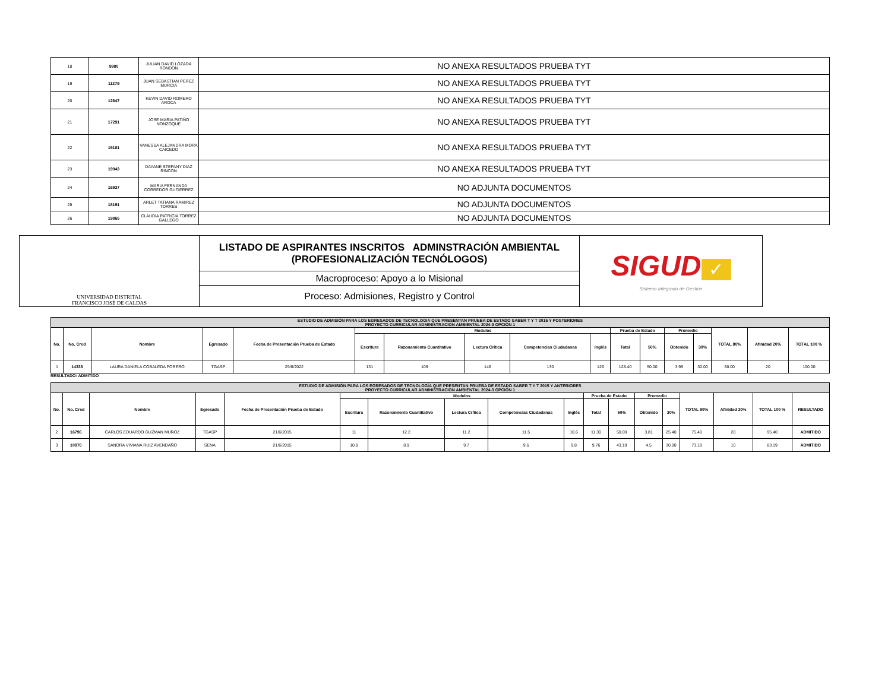| 18 | 9980 | JULIAN DAVID LOZADA RONDON | NO ANEXA RESULTADOS PRUEBA TYT |
| 19 | 11279 | JUAN SEBASTIAN PEREZ MURCIA | NO ANEXA RESULTADOS PRUEBA TYT |
| 20 | 12647 | KEVIN DAVID ROMERO AROCA | NO ANEXA RESULTADOS PRUEBA TYT |
| 21 | 17291 | JOSE MARIA PATIÑO NONZOQUE | NO ANEXA RESULTADOS PRUEBA TYT |
| 22 | 19181 | VANESSA ALEJANDRA MORA CAICEDO | NO ANEXA RESULTADOS PRUEBA TYT |
| 23 | 19943 | DAYANE STEFANY DIAZ RINCON | NO ANEXA RESULTADOS PRUEBA TYT |
| 24 | 16937 | MARIA FERNANDA CORREDOR GUTIERREZ | NO ADJUNTA DOCUMENTOS |
| 25 | 18191 | ARLET TATIANA RAMIREZ TORRES | NO ADJUNTA DOCUMENTOS |
| 26 | 19865 | CLAUDIA PATRICIA TORREZ GALLEGO | NO ADJUNTA DOCUMENTOS |
| UNIVERSIDAD DISTRITAL FRANCISCO JOSÉ DE CALDAS | LISTADO DE ASPIRANTES INSCRITOS ADMINSTRACIÓN AMBIENTAL (PROFESIONALIZACIÓN TECNÓLOGOS) | SIGUD ✓ Sistema Integrado de Gestión |
| | Macroproceso: Apoyo a lo Misional | |
| | Proceso: Admisiones, Registro y Control | |
| ESTUDIO DE ADMISIÓN PARA LOS EGRESADOS DE TECNOLOGIA QUE PRESENTAN PRUEBA DE ESTADO SABER T Y T 2016 Y POSTERIORES PROYECTO CURRICULAR ADMINISTRACION AMBIENTAL 2024-3 OPCIÓN 1 | | | | | | | | | | | | | | | | |
| No. | No. Cred | Nombre | Egresado | Fecha de Presentación Prueba de Estado | Modulos | | | | | Prueba de Estado | | Promedio | | TOTAL 80% | Afinidad 20% | TOTAL 100 % |
| | | | | | Escritura | Razonamiento Cuantitativo | Lectura Crítica | Competencias Ciudadanas | Inglés | Total | 50% | Obtenido | 30% | | | |
| 1 | 14336 | LAURA DANIELA COBALEDA FORERO | TGASP | 25/6/2022 | 131 | 109 | 146 | 130 | 126 | 128.40 | 50.00 | 3.95 | 30.00 | 80.00 | 20 | 100.00 |
RESULTADO: ADMITIDO
| ESTUDIO DE ADMISIÓN PARA LOS EGRESADOS DE TECNOLOGÍA QUE PRESENTAN PRUEBA DE ESTADO SABER T Y T 2015 Y ANTERIORES PROYECTO CURRICULAR ADMINISTRACION AMBIENTAL 2024-3 OPCIÓN 1 | | | | | | | | | | | | | | | | | |
| No. | No. Cred | Nombre | Egresado | Fecha de Presentación Prueba de Estado | Modulos | | | | | Prueba de Estado | | Promedio | | TOTAL 80% | Afinidad 20% | TOTAL 100 % | RESULTADO |
| | | | | | Escritura | Razonamiento Cuantitativo | Lectura Crítica | Competencias Ciudadanas | Inglés | Total | 50% | Obtenido | 30% | | | | |
| 2 | 16796 | CARLOS EDUARDO GUZMAN MUÑOZ | TGASP | 21/6/2015 | 11 | 12.2 | 11.2 | 11.5 | 10.6 | 11.30 | 50.00 | 3.81 | 25.40 | 75.40 | 20 | 95.40 | ADMITIDO |
| 3 | 10976 | SANDRA VIVIANA RUIZ AVENDAÑO | SENA | 21/6/2015 | 10.8 | 8.9 | 9.7 | 9.6 | 9.8 | 9.76 | 43.19 | 4.5 | 30.00 | 73.19 | 10 | 83.19 | ADMITIDO |